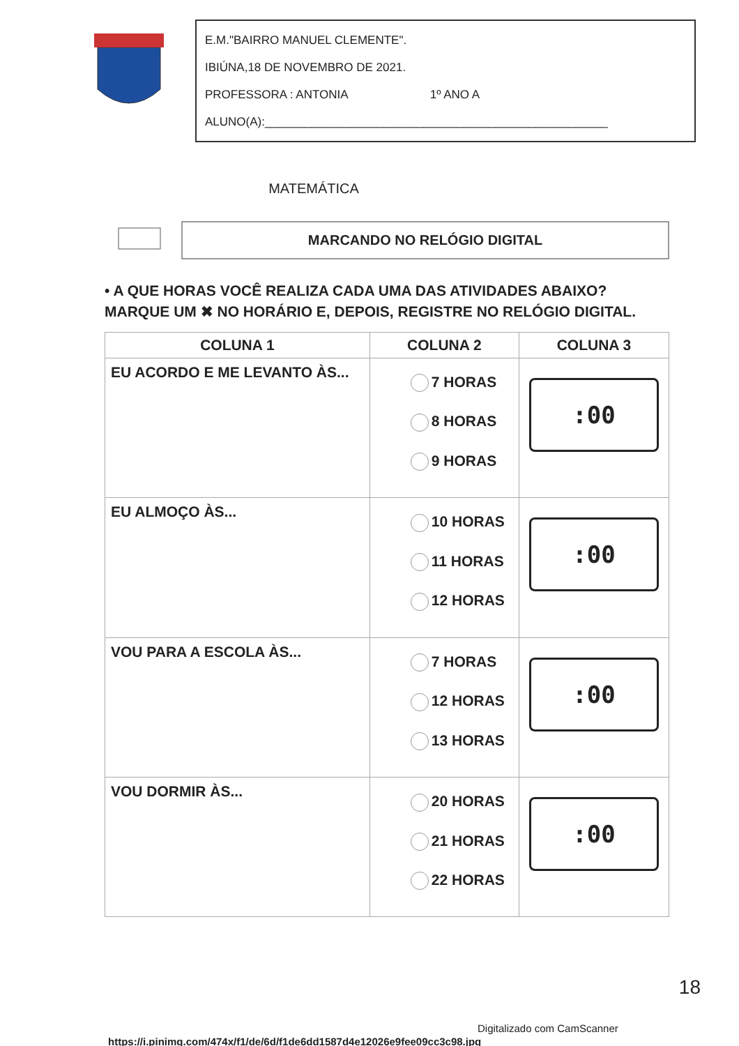E.M."BAIRRO MANUEL CLEMENTE".
IBIÚNA,18 DE NOVEMBRO DE 2021.
PROFESSORA : ANTONIA 1º ANO A
ALUNO(A):____________________________________________________
MATEMÁTICA
MARCANDO NO RELÓGIO DIGITAL
• A QUE HORAS VOCÊ REALIZA CADA UMA DAS ATIVIDADES ABAIXO? MARQUE UM ✖ NO HORÁRIO E, DEPOIS, REGISTRE NO RELÓGIO DIGITAL.
| COLUNA 1 | COLUNA 2 | COLUNA 3 |
| --- | --- | --- |
| EU ACORDO E ME LEVANTO ÀS... | 7 HORAS 8 HORAS 9 HORAS | :00 |
| EU ALMOÇO ÀS... | 10 HORAS 11 HORAS 12 HORAS | :00 |
| VOU PARA A ESCOLA ÀS... | 7 HORAS 12 HORAS 13 HORAS | :00 |
| VOU DORMIR ÀS... | 20 HORAS 21 HORAS 22 HORAS | :00 |
https://i.pinimg.com/474x/f1/de/6d/f1de6dd1587d4e12026e9fee09cc3c98.jpg
18
Digitalizado com CamScanner